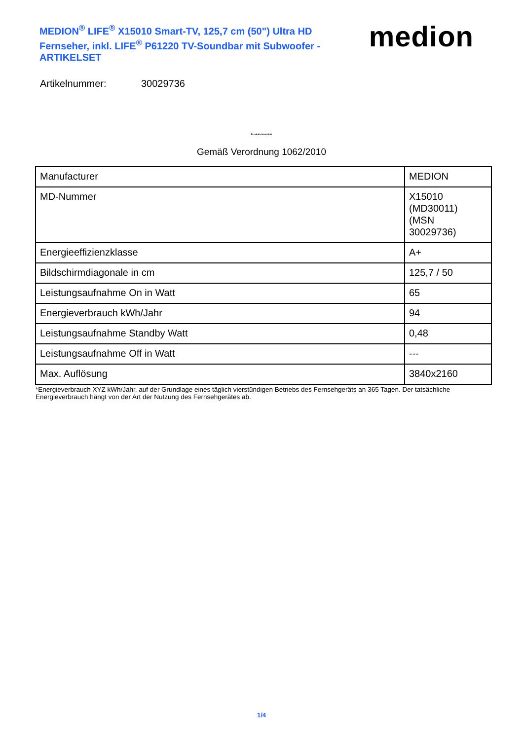MEDION<sup>®</sup> LIFE<sup>®</sup> X15010 Smart-TV, 125,7 cm (50") Ultra HD Fernseher, inkl. LIFE<sup>®</sup> P61220 TV-Soundbar mit Subwoofer - ARTIKELSET
medion
Artikelnummer: 30029736
Produktdatenblatt
Gemäß Verordnung 1062/2010
| Manufacturer | MEDION |
| MD-Nummer | X15010 (MD30011) (MSN 30029736) |
| Energieeffizienzklasse | A+ |
| Bildschirmdiagonale in cm | 125,7 / 50 |
| Leistungsaufnahme On in Watt | 65 |
| Energieverbrauch kWh/Jahr | 94 |
| Leistungsaufnahme Standby Watt | 0,48 |
| Leistungsaufnahme Off in Watt | --- |
| Max. Auflösung | 3840x2160 |
*Energieverbrauch XYZ kWh/Jahr, auf der Grundlage eines täglich vierstündigen Betriebs des Fernsehgeräts an 365 Tagen. Der tatsächliche Energieverbrauch hängt von der Art der Nutzung des Fernsehgerätes ab.
1/4